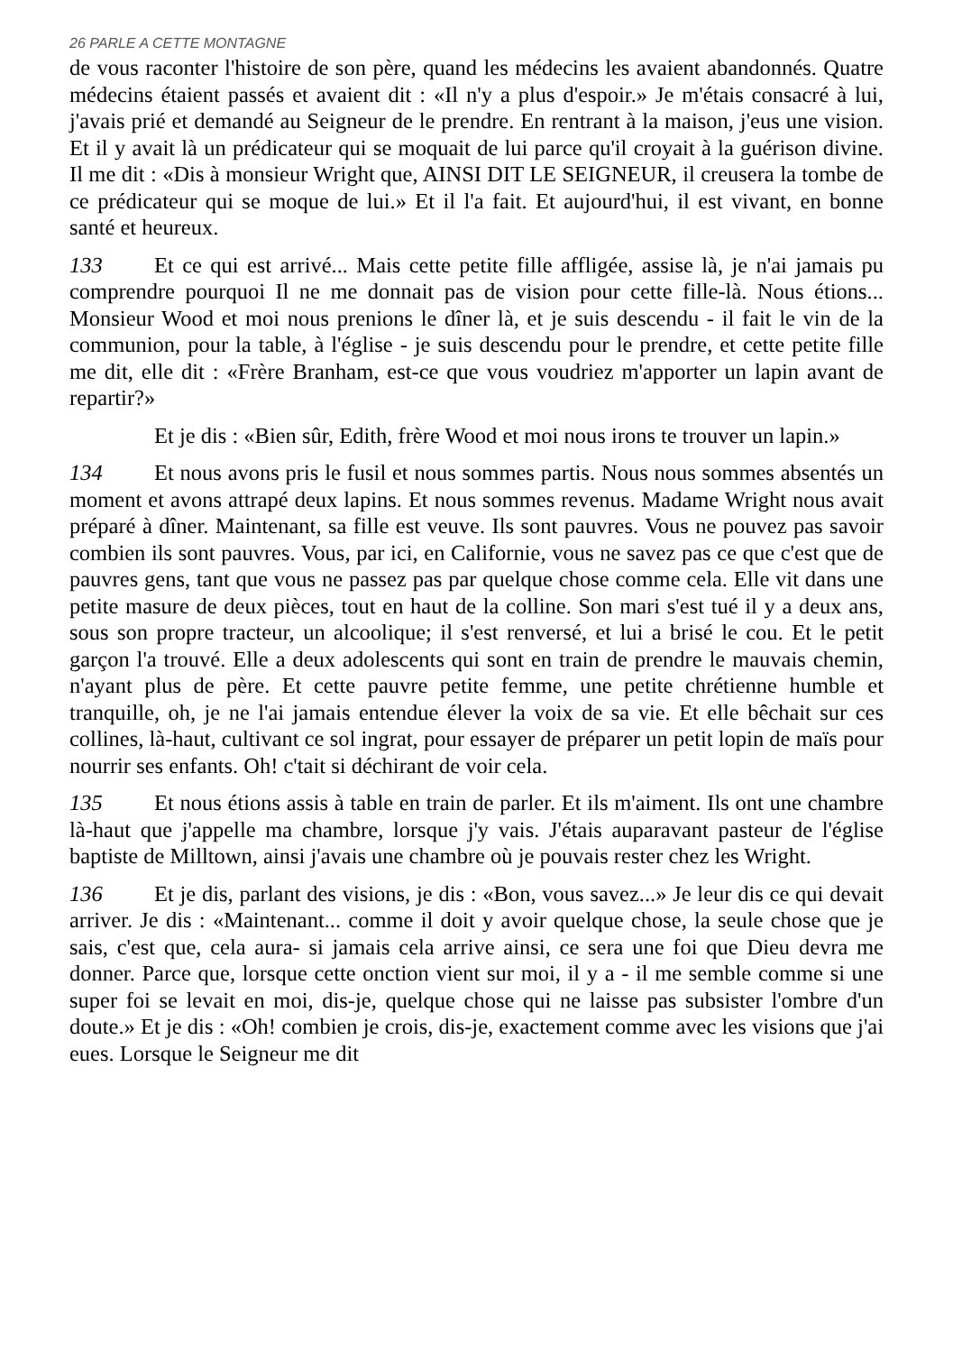26 PARLE A CETTE MONTAGNE
de vous raconter l'histoire de son père, quand les médecins les avaient abandonnés. Quatre médecins étaient passés et avaient dit : «Il n'y a plus d'espoir.» Je m'étais consacré à lui, j'avais prié et demandé au Seigneur de le prendre. En rentrant à la maison, j'eus une vision. Et il y avait là un prédicateur qui se moquait de lui parce qu'il croyait à la guérison divine. Il me dit : «Dis à monsieur Wright que, AINSI DIT LE SEIGNEUR, il creusera la tombe de ce prédicateur qui se moque de lui.» Et il l'a fait. Et aujourd'hui, il est vivant, en bonne santé et heureux.
133 Et ce qui est arrivé... Mais cette petite fille affligée, assise là, je n'ai jamais pu comprendre pourquoi Il ne me donnait pas de vision pour cette fille-là. Nous étions... Monsieur Wood et moi nous prenions le dîner là, et je suis descendu - il fait le vin de la communion, pour la table, à l'église - je suis descendu pour le prendre, et cette petite fille me dit, elle dit : «Frère Branham, est-ce que vous voudriez m'apporter un lapin avant de repartir?»
Et je dis : «Bien sûr, Edith, frère Wood et moi nous irons te trouver un lapin.»
134 Et nous avons pris le fusil et nous sommes partis. Nous nous sommes absentés un moment et avons attrapé deux lapins. Et nous sommes revenus. Madame Wright nous avait préparé à dîner. Maintenant, sa fille est veuve. Ils sont pauvres. Vous ne pouvez pas savoir combien ils sont pauvres. Vous, par ici, en Californie, vous ne savez pas ce que c'est que de pauvres gens, tant que vous ne passez pas par quelque chose comme cela. Elle vit dans une petite masure de deux pièces, tout en haut de la colline. Son mari s'est tué il y a deux ans, sous son propre tracteur, un alcoolique; il s'est renversé, et lui a brisé le cou. Et le petit garçon l'a trouvé. Elle a deux adolescents qui sont en train de prendre le mauvais chemin, n'ayant plus de père. Et cette pauvre petite femme, une petite chrétienne humble et tranquille, oh, je ne l'ai jamais entendue élever la voix de sa vie. Et elle bêchait sur ces collines, là-haut, cultivant ce sol ingrat, pour essayer de préparer un petit lopin de maïs pour nourrir ses enfants. Oh! c'tait si déchirant de voir cela.
135 Et nous étions assis à table en train de parler. Et ils m'aiment. Ils ont une chambre là-haut que j'appelle ma chambre, lorsque j'y vais. J'étais auparavant pasteur de l'église baptiste de Milltown, ainsi j'avais une chambre où je pouvais rester chez les Wright.
136 Et je dis, parlant des visions, je dis : «Bon, vous savez...» Je leur dis ce qui devait arriver. Je dis : «Maintenant... comme il doit y avoir quelque chose, la seule chose que je sais, c'est que, cela aura- si jamais cela arrive ainsi, ce sera une foi que Dieu devra me donner. Parce que, lorsque cette onction vient sur moi, il y a - il me semble comme si une super foi se levait en moi, dis-je, quelque chose qui ne laisse pas subsister l'ombre d'un doute.» Et je dis : «Oh! combien je crois, dis-je, exactement comme avec les visions que j'ai eues. Lorsque le Seigneur me dit